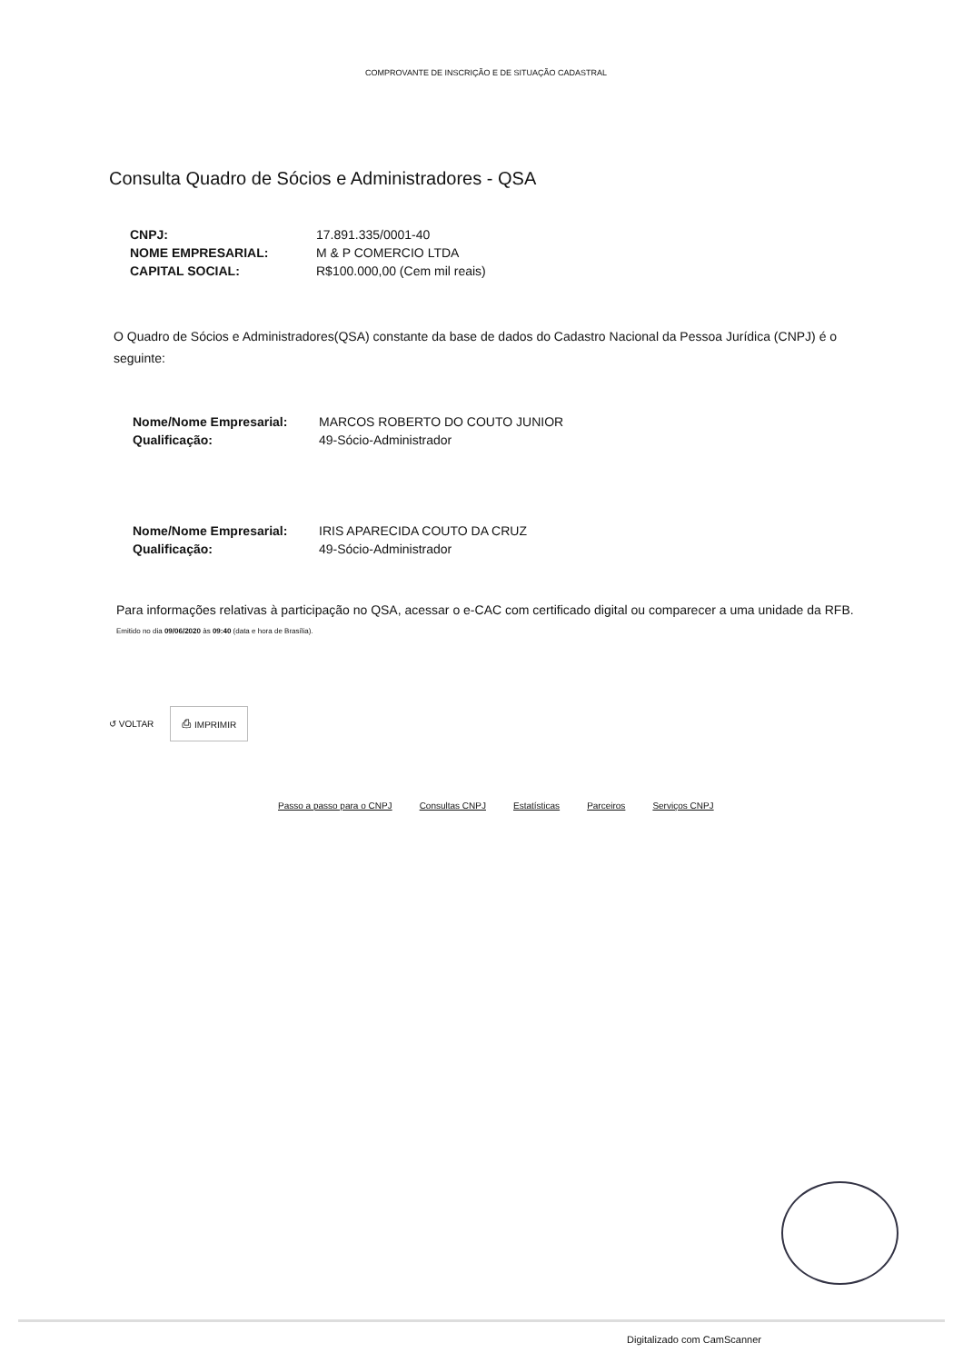COMPROVANTE DE INSCRIÇÃO E DE SITUAÇÃO CADASTRAL
Consulta Quadro de Sócios e Administradores - QSA
| CNPJ: | 17.891.335/0001-40 |
| NOME EMPRESARIAL: | M & P COMERCIO LTDA |
| CAPITAL SOCIAL: | R$100.000,00 (Cem mil reais) |
O Quadro de Sócios e Administradores(QSA) constante da base de dados do Cadastro Nacional da Pessoa Jurídica (CNPJ) é o seguinte:
| Nome/Nome Empresarial: | MARCOS ROBERTO DO COUTO JUNIOR |
| Qualificação: | 49-Sócio-Administrador |
| Nome/Nome Empresarial: | IRIS APARECIDA COUTO DA CRUZ |
| Qualificação: | 49-Sócio-Administrador |
Para informações relativas à participação no QSA, acessar o e-CAC com certificado digital ou comparecer a uma unidade da RFB.
Emitido no dia 09/06/2020 às 09:40 (data e hora de Brasília).
↺ VOLTAR ⎙ IMPRIMIR
Passo a passo para o CNPJ Consultas CNPJ Estatísticas Parceiros Serviços CNPJ
Digitalizado com CamScanner